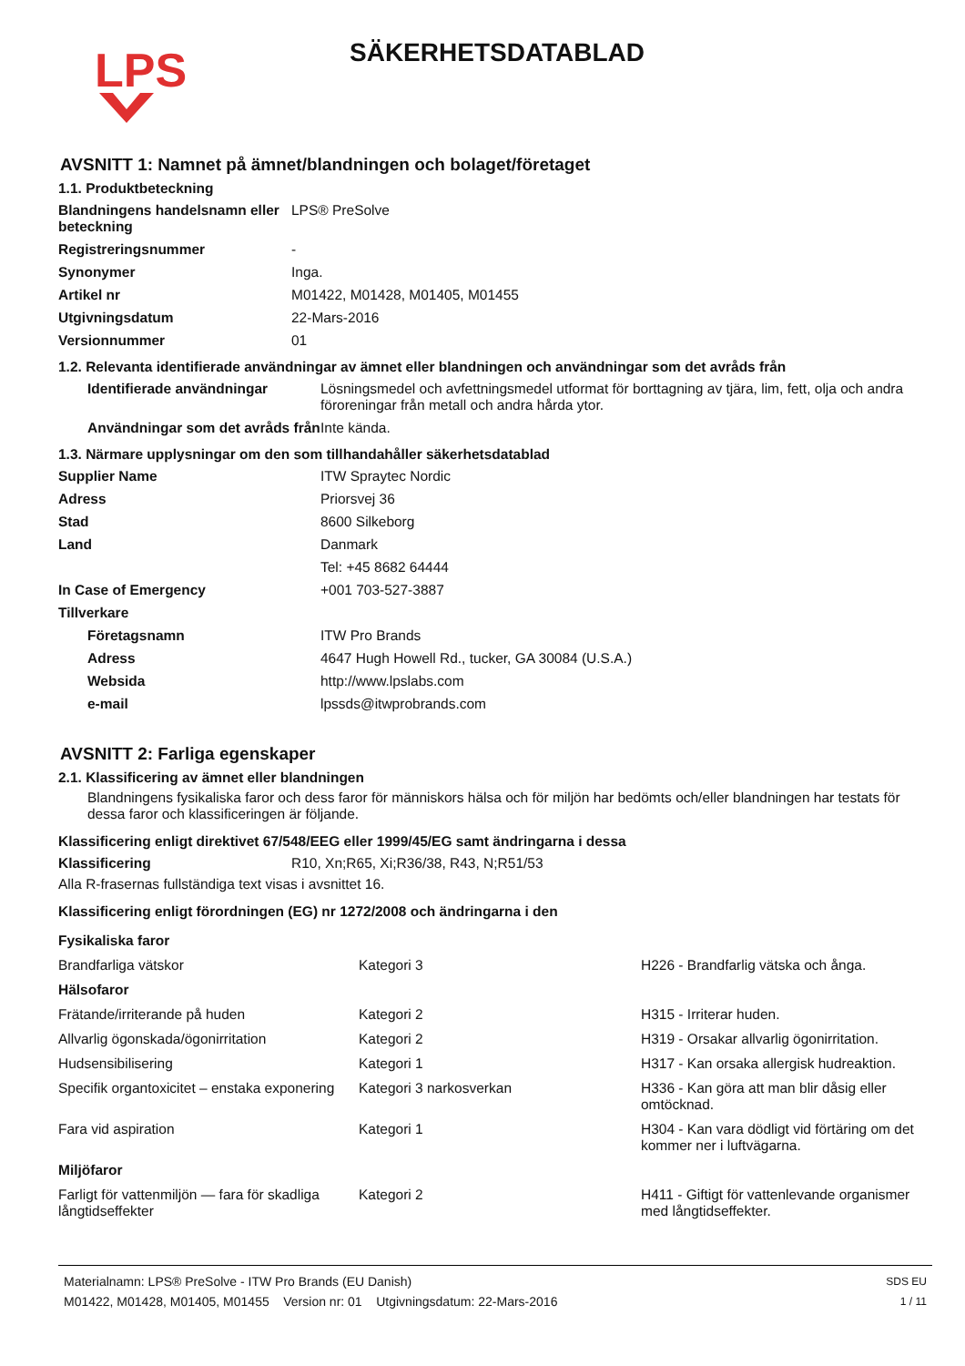LPS
SÄKERHETSDATABLAD
AVSNITT 1: Namnet på ämnet/blandningen och bolaget/företaget
1.1. Produktbeteckning
| Blandningens handelsnamn eller beteckning | LPS® PreSolve |
| Registreringsnummer | - |
| Synonymer | Inga. |
| Artikel nr | M01422, M01428, M01405, M01455 |
| Utgivningsdatum | 22-Mars-2016 |
| Versionnummer | 01 |
1.2. Relevanta identifierade användningar av ämnet eller blandningen och användningar som det avråds från
| Identifierade användningar | Lösningsmedel och avfettningsmedel utformat för borttagning av tjära, lim, fett, olja och andra föroreningar från metall och andra hårda ytor. |
| Användningar som det avråds från | Inte kända. |
1.3. Närmare upplysningar om den som tillhandahåller säkerhetsdatablad
| Supplier Name | ITW Spraytec Nordic |
| Adress | Priorsvej 36 |
| Stad | 8600 Silkeborg |
| Land | Danmark |
| | Tel: +45 8682 64444 |
| In Case of Emergency | +001 703-527-3887 |
| Tillverkare | |
| Företagsnamn | ITW Pro Brands |
| Adress | 4647 Hugh Howell Rd., tucker, GA 30084 (U.S.A.) |
| Websida | http://www.lpslabs.com |
| e-mail | lpssds@itwprobrands.com |
AVSNITT 2: Farliga egenskaper
2.1. Klassificering av ämnet eller blandningen
Blandningens fysikaliska faror och dess faror för människors hälsa och för miljön har bedömts och/eller blandningen har testats för dessa faror och klassificeringen är följande.
Klassificering enligt direktivet 67/548/EEG eller 1999/45/EG samt ändringarna i dessa
| Klassificering | R10, Xn;R65, Xi;R36/38, R43, N;R51/53 |
Alla R-frasernas fullständiga text visas i avsnittet 16.
Klassificering enligt förordningen (EG) nr 1272/2008 och ändringarna i den
| Fysikaliska faror | | |
| Brandfarliga vätskor | Kategori 3 | H226 - Brandfarlig vätska och ånga. |
| Hälsofaror | | |
| Frätande/irriterande på huden | Kategori 2 | H315 - Irriterar huden. |
| Allvarlig ögonskada/ögonirritation | Kategori 2 | H319 - Orsakar allvarlig ögonirritation. |
| Hudsensibilisering | Kategori 1 | H317 - Kan orsaka allergisk hudreaktion. |
| Specifik organtoxicitet – enstaka exponering | Kategori 3 narkosverkan | H336 - Kan göra att man blir dåsig eller omtöcknad. |
| Fara vid aspiration | Kategori 1 | H304 - Kan vara dödligt vid förtäring om det kommer ner i luftvägarna. |
| Miljöfaror | | |
| Farligt för vattenmiljön — fara för skadliga långtidseffekter | Kategori 2 | H411 - Giftigt för vattenlevande organismer med långtidseffekter. |
Materialnamn: LPS® PreSolve - ITW Pro Brands (EU Danish)
M01422, M01428, M01405, M01455 Version nr: 01 Utgivningsdatum: 22-Mars-2016
SDS EU
1 / 11